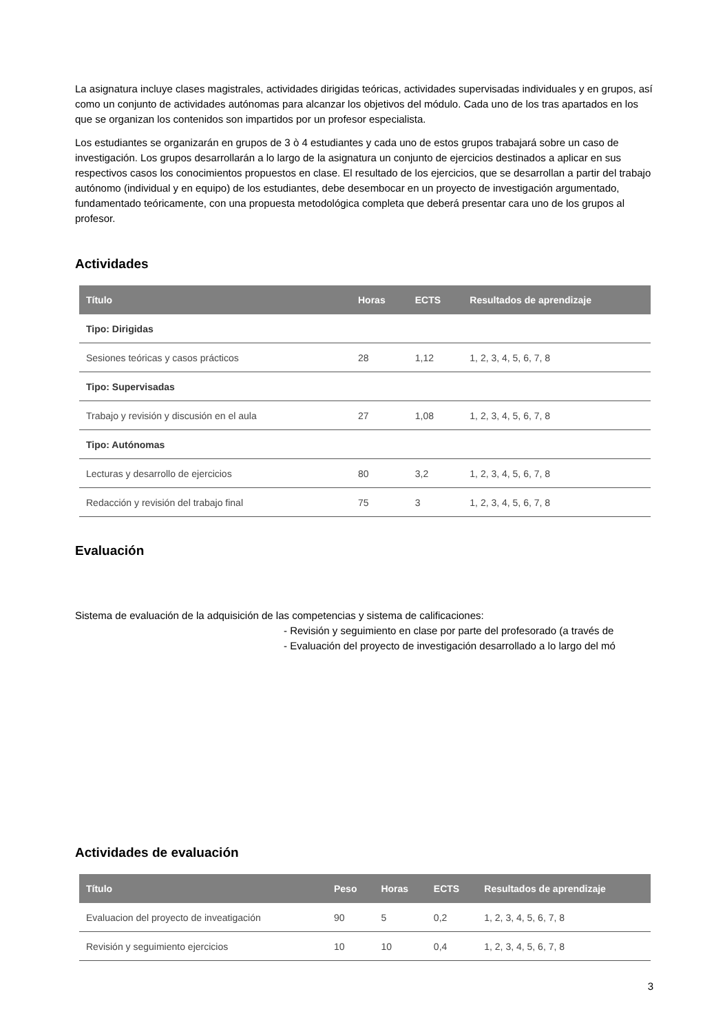La asignatura incluye clases magistrales, actividades dirigidas teóricas, actividades supervisadas individuales y en grupos, así como un conjunto de actividades autónomas para alcanzar los objetivos del módulo. Cada uno de los tras apartados en los que se organizan los contenidos son impartidos por un profesor especialista.
Los estudiantes se organizarán en grupos de 3 ò 4 estudiantes y cada uno de estos grupos trabajará sobre un caso de investigación. Los grupos desarrollarán a lo largo de la asignatura un conjunto de ejercicios destinados a aplicar en sus respectivos casos los conocimientos propuestos en clase. El resultado de los ejercicios, que se desarrollan a partir del trabajo autónomo (individual y en equipo) de los estudiantes, debe desembocar en un proyecto de investigación argumentado, fundamentado teóricamente, con una propuesta metodológica completa que deberá presentar cara uno de los grupos al profesor.
Actividades
| Título | Horas | ECTS | Resultados de aprendizaje |
| --- | --- | --- | --- |
| Tipo: Dirigidas | | | |
| Sesiones teóricas y casos prácticos | 28 | 1,12 | 1, 2, 3, 4, 5, 6, 7, 8 |
| Tipo: Supervisadas | | | |
| Trabajo y revisión y discusión en el aula | 27 | 1,08 | 1, 2, 3, 4, 5, 6, 7, 8 |
| Tipo: Autónomas | | | |
| Lecturas y desarrollo de ejercicios | 80 | 3,2 | 1, 2, 3, 4, 5, 6, 7, 8 |
| Redacción y revisión del trabajo final | 75 | 3 | 1, 2, 3, 4, 5, 6, 7, 8 |
Evaluación
Sistema de evaluación de la adquisición de las competencias y sistema de calificaciones:
- Revisión y seguimiento en clase por parte del profesorado (a través de
- Evaluación del proyecto de investigación desarrollado a lo largo del mó
Actividades de evaluación
| Título | Peso | Horas | ECTS | Resultados de aprendizaje |
| --- | --- | --- | --- | --- |
| Evaluacion del proyecto de inveatigación | 90 | 5 | 0,2 | 1, 2, 3, 4, 5, 6, 7, 8 |
| Revisión y seguimiento ejercicios | 10 | 10 | 0,4 | 1, 2, 3, 4, 5, 6, 7, 8 |
3